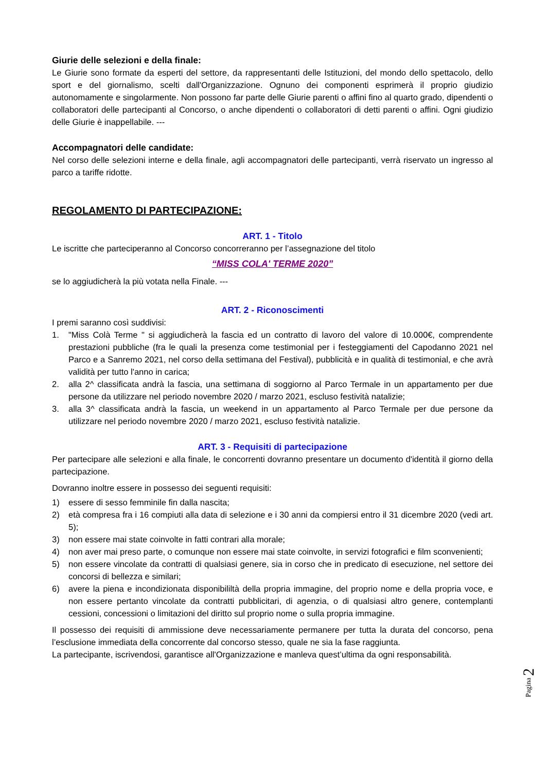Giurie delle selezioni e della finale:
Le Giurie sono formate da esperti del settore, da rappresentanti delle Istituzioni, del mondo dello spettacolo, dello sport e del giornalismo, scelti dall'Organizzazione. Ognuno dei componenti esprimerà il proprio giudizio autonomamente e singolarmente. Non possono far parte delle Giurie parenti o affini fino al quarto grado, dipendenti o collaboratori delle partecipanti al Concorso, o anche dipendenti o collaboratori di detti parenti o affini. Ogni giudizio delle Giurie è inappellabile. ---
Accompagnatori delle candidate:
Nel corso delle selezioni interne e della finale, agli accompagnatori delle partecipanti, verrà riservato un ingresso al parco a tariffe ridotte.
REGOLAMENTO DI PARTECIPAZIONE:
ART. 1 - Titolo
Le iscritte che parteciperanno al Concorso concorreranno per l’assegnazione del titolo
“MISS COLA' TERME 2020”
se lo aggiudicherà la più votata nella Finale. ---
ART. 2 - Riconoscimenti
I premi saranno così suddivisi:
1. "Miss Colà Terme " si aggiudicherà la fascia ed un contratto di lavoro del valore di 10.000€, comprendente prestazioni pubbliche (fra le quali la presenza come testimonial per i festeggiamenti del Capodanno 2021 nel Parco e a Sanremo 2021, nel corso della settimana del Festival), pubblicità e in qualità di testimonial, e che avrà validità per tutto l'anno in carica;
2. alla 2^ classificata andrà la fascia, una settimana di soggiorno al Parco Termale in un appartamento per due persone da utilizzare nel periodo novembre 2020 / marzo 2021, escluso festività natalizie;
3. alla 3^ classificata andrà la fascia, un weekend in un appartamento al Parco Termale per due persone da utilizzare nel periodo novembre 2020 / marzo 2021, escluso festività natalizie.
ART. 3 - Requisiti di partecipazione
Per partecipare alle selezioni e alla finale, le concorrenti dovranno presentare un documento d'identità il giorno della partecipazione.
Dovranno inoltre essere in possesso dei seguenti requisiti:
1) essere di sesso femminile fin dalla nascita;
2) età compresa fra i 16 compiuti alla data di selezione e i 30 anni da compiersi entro il 31 dicembre 2020 (vedi art. 5);
3) non essere mai state coinvolte in fatti contrari alla morale;
4) non aver mai preso parte, o comunque non essere mai state coinvolte, in servizi fotografici e film sconvenienti;
5) non essere vincolate da contratti di qualsiasi genere, sia in corso che in predicato di esecuzione, nel settore dei concorsi di bellezza e similari;
6) avere la piena e incondizionata disponibililtà della propria immagine, del proprio nome e della propria voce, e non essere pertanto vincolate da contratti pubblicitari, di agenzia, o di qualsiasi altro genere, contemplanti cessioni, concessioni o limitazioni del diritto sul proprio nome o sulla propria immagine.
Il possesso dei requisiti di ammissione deve necessariamente permanere per tutta la durata del concorso, pena l’esclusione immediata della concorrente dal concorso stesso, quale ne sia la fase raggiunta.
La partecipante, iscrivendosi, garantisce all'Organizzazione e manleva quest’ultima da ogni responsabilità.
Pagina 2